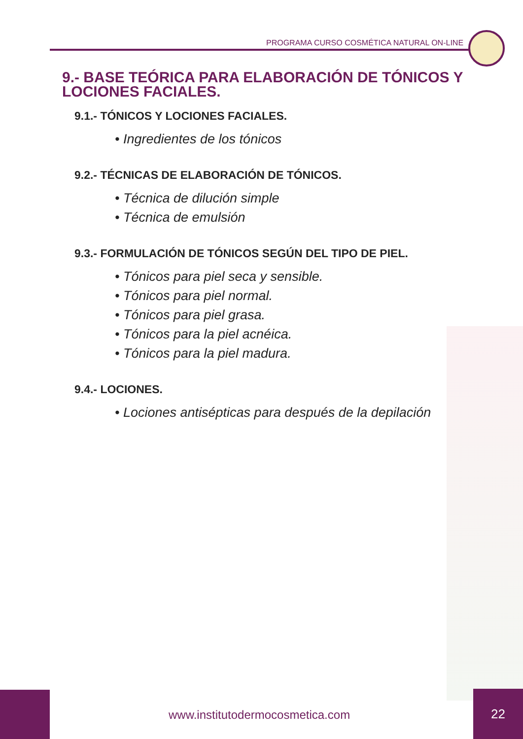PROGRAMA CURSO COSMÉTICA NATURAL ON-LINE
9.- BASE TEÓRICA PARA ELABORACIÓN DE TÓNICOS Y LOCIONES FACIALES.
9.1.- TÓNICOS Y LOCIONES FACIALES.
• Ingredientes de los tónicos
9.2.- TÉCNICAS DE ELABORACIÓN DE TÓNICOS.
• Técnica de dilución simple
• Técnica de emulsión
9.3.- FORMULACIÓN DE TÓNICOS SEGÚN DEL TIPO DE PIEL.
• Tónicos para piel seca y sensible.
• Tónicos para piel normal.
• Tónicos para piel grasa.
• Tónicos para la piel acnéica.
• Tónicos para la piel madura.
9.4.- LOCIONES.
• Lociones antisépticas para después de la depilación
www.institutodermocosmetica.com
22